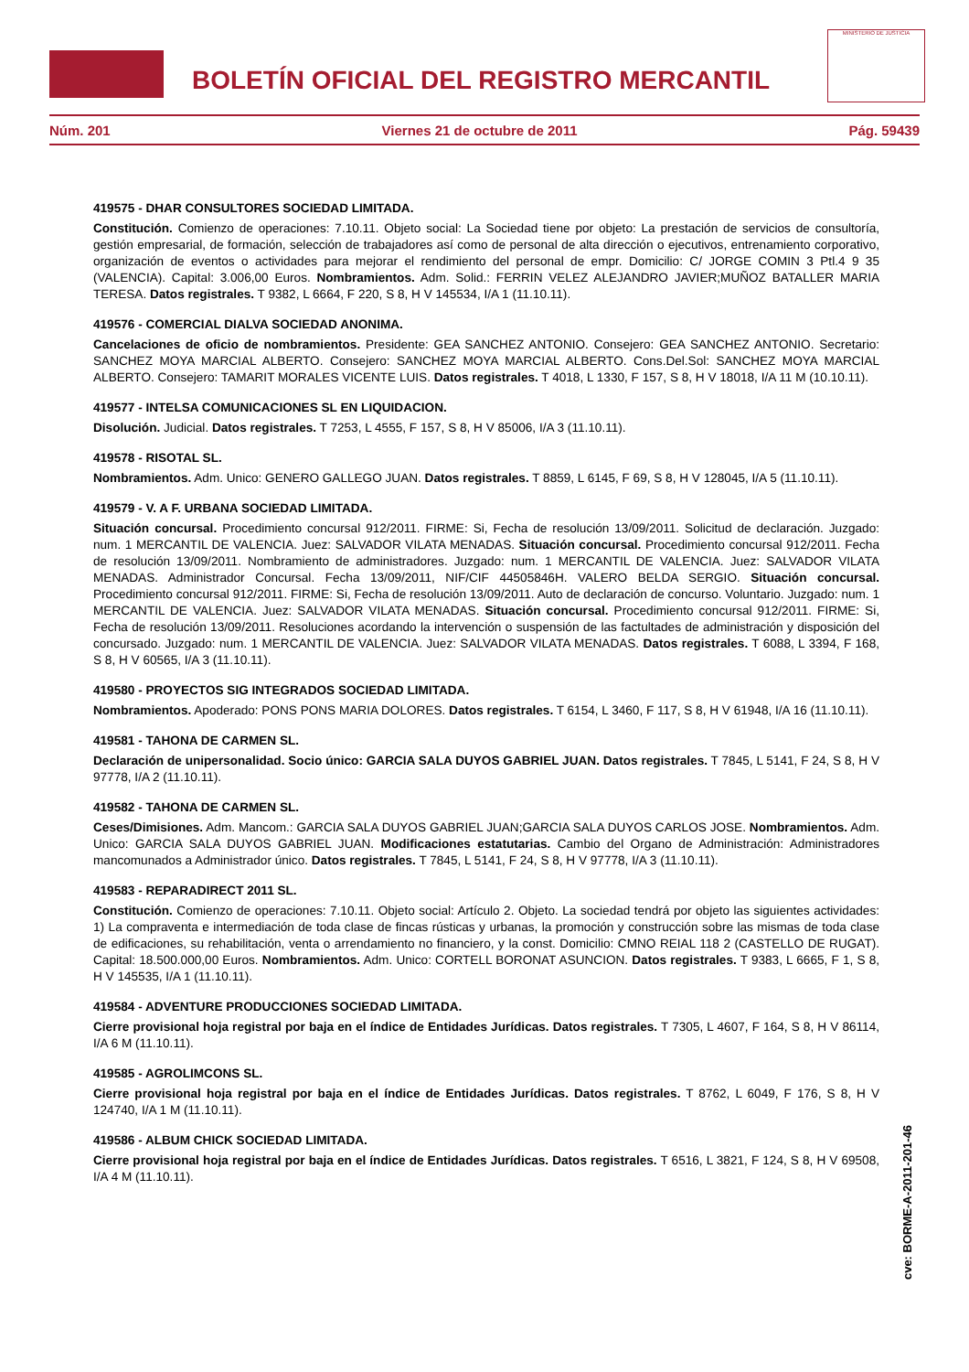BOLETÍN OFICIAL DEL REGISTRO MERCANTIL
MINISTERIO DE JUSTICIA
Núm. 201 Viernes 21 de octubre de 2011 Pág. 59439
419575 - DHAR CONSULTORES SOCIEDAD LIMITADA.
Constitución. Comienzo de operaciones: 7.10.11. Objeto social: La Sociedad tiene por objeto: La prestación de servicios de consultoría, gestión empresarial, de formación, selección de trabajadores así como de personal de alta dirección o ejecutivos, entrenamiento corporativo, organización de eventos o actividades para mejorar el rendimiento del personal de empr. Domicilio: C/ JORGE COMIN 3 Ptl.4 9 35 (VALENCIA). Capital: 3.006,00 Euros. Nombramientos. Adm. Solid.: FERRIN VELEZ ALEJANDRO JAVIER;MUÑOZ BATALLER MARIA TERESA. Datos registrales. T 9382, L 6664, F 220, S 8, H V 145534, I/A 1 (11.10.11).
419576 - COMERCIAL DIALVA SOCIEDAD ANONIMA.
Cancelaciones de oficio de nombramientos. Presidente: GEA SANCHEZ ANTONIO. Consejero: GEA SANCHEZ ANTONIO. Secretario: SANCHEZ MOYA MARCIAL ALBERTO. Consejero: SANCHEZ MOYA MARCIAL ALBERTO. Cons.Del.Sol: SANCHEZ MOYA MARCIAL ALBERTO. Consejero: TAMARIT MORALES VICENTE LUIS. Datos registrales. T 4018, L 1330, F 157, S 8, H V 18018, I/A 11 M (10.10.11).
419577 - INTELSA COMUNICACIONES SL EN LIQUIDACION.
Disolución. Judicial. Datos registrales. T 7253, L 4555, F 157, S 8, H V 85006, I/A 3 (11.10.11).
419578 - RISOTAL SL.
Nombramientos. Adm. Unico: GENERO GALLEGO JUAN. Datos registrales. T 8859, L 6145, F 69, S 8, H V 128045, I/A 5 (11.10.11).
419579 - V. A F. URBANA SOCIEDAD LIMITADA.
Situación concursal. Procedimiento concursal 912/2011. FIRME: Si, Fecha de resolución 13/09/2011. Solicitud de declaración. Juzgado: num. 1 MERCANTIL DE VALENCIA. Juez: SALVADOR VILATA MENADAS. Situación concursal. Procedimiento concursal 912/2011. Fecha de resolución 13/09/2011. Nombramiento de administradores. Juzgado: num. 1 MERCANTIL DE VALENCIA. Juez: SALVADOR VILATA MENADAS. Administrador Concursal. Fecha 13/09/2011, NIF/CIF 44505846H. VALERO BELDA SERGIO. Situación concursal. Procedimiento concursal 912/2011. FIRME: Si, Fecha de resolución 13/09/2011. Auto de declaración de concurso. Voluntario. Juzgado: num. 1 MERCANTIL DE VALENCIA. Juez: SALVADOR VILATA MENADAS. Situación concursal. Procedimiento concursal 912/2011. FIRME: Si, Fecha de resolución 13/09/2011. Resoluciones acordando la intervención o suspensión de las factultades de administración y disposición del concursado. Juzgado: num. 1 MERCANTIL DE VALENCIA. Juez: SALVADOR VILATA MENADAS. Datos registrales. T 6088, L 3394, F 168, S 8, H V 60565, I/A 3 (11.10.11).
419580 - PROYECTOS SIG INTEGRADOS SOCIEDAD LIMITADA.
Nombramientos. Apoderado: PONS PONS MARIA DOLORES. Datos registrales. T 6154, L 3460, F 117, S 8, H V 61948, I/A 16 (11.10.11).
419581 - TAHONA DE CARMEN SL.
Declaración de unipersonalidad. Socio único: GARCIA SALA DUYOS GABRIEL JUAN. Datos registrales. T 7845, L 5141, F 24, S 8, H V 97778, I/A 2 (11.10.11).
419582 - TAHONA DE CARMEN SL.
Ceses/Dimisiones. Adm. Mancom.: GARCIA SALA DUYOS GABRIEL JUAN;GARCIA SALA DUYOS CARLOS JOSE. Nombramientos. Adm. Unico: GARCIA SALA DUYOS GABRIEL JUAN. Modificaciones estatutarias. Cambio del Organo de Administración: Administradores mancomunados a Administrador único. Datos registrales. T 7845, L 5141, F 24, S 8, H V 97778, I/A 3 (11.10.11).
419583 - REPARADIRECT 2011 SL.
Constitución. Comienzo de operaciones: 7.10.11. Objeto social: Artículo 2. Objeto. La sociedad tendrá por objeto las siguientes actividades: 1) La compraventa e intermediación de toda clase de fincas rústicas y urbanas, la promoción y construcción sobre las mismas de toda clase de edificaciones, su rehabilitación, venta o arrendamiento no financiero, y la const. Domicilio: CMNO REIAL 118 2 (CASTELLO DE RUGAT). Capital: 18.500.000,00 Euros. Nombramientos. Adm. Unico: CORTELL BORONAT ASUNCION. Datos registrales. T 9383, L 6665, F 1, S 8, H V 145535, I/A 1 (11.10.11).
419584 - ADVENTURE PRODUCCIONES SOCIEDAD LIMITADA.
Cierre provisional hoja registral por baja en el índice de Entidades Jurídicas. Datos registrales. T 7305, L 4607, F 164, S 8, H V 86114, I/A 6 M (11.10.11).
419585 - AGROLIMCONS SL.
Cierre provisional hoja registral por baja en el índice de Entidades Jurídicas. Datos registrales. T 8762, L 6049, F 176, S 8, H V 124740, I/A 1 M (11.10.11).
419586 - ALBUM CHICK SOCIEDAD LIMITADA.
Cierre provisional hoja registral por baja en el índice de Entidades Jurídicas. Datos registrales. T 6516, L 3821, F 124, S 8, H V 69508, I/A 4 M (11.10.11).
cve: BORME-A-2011-201-46